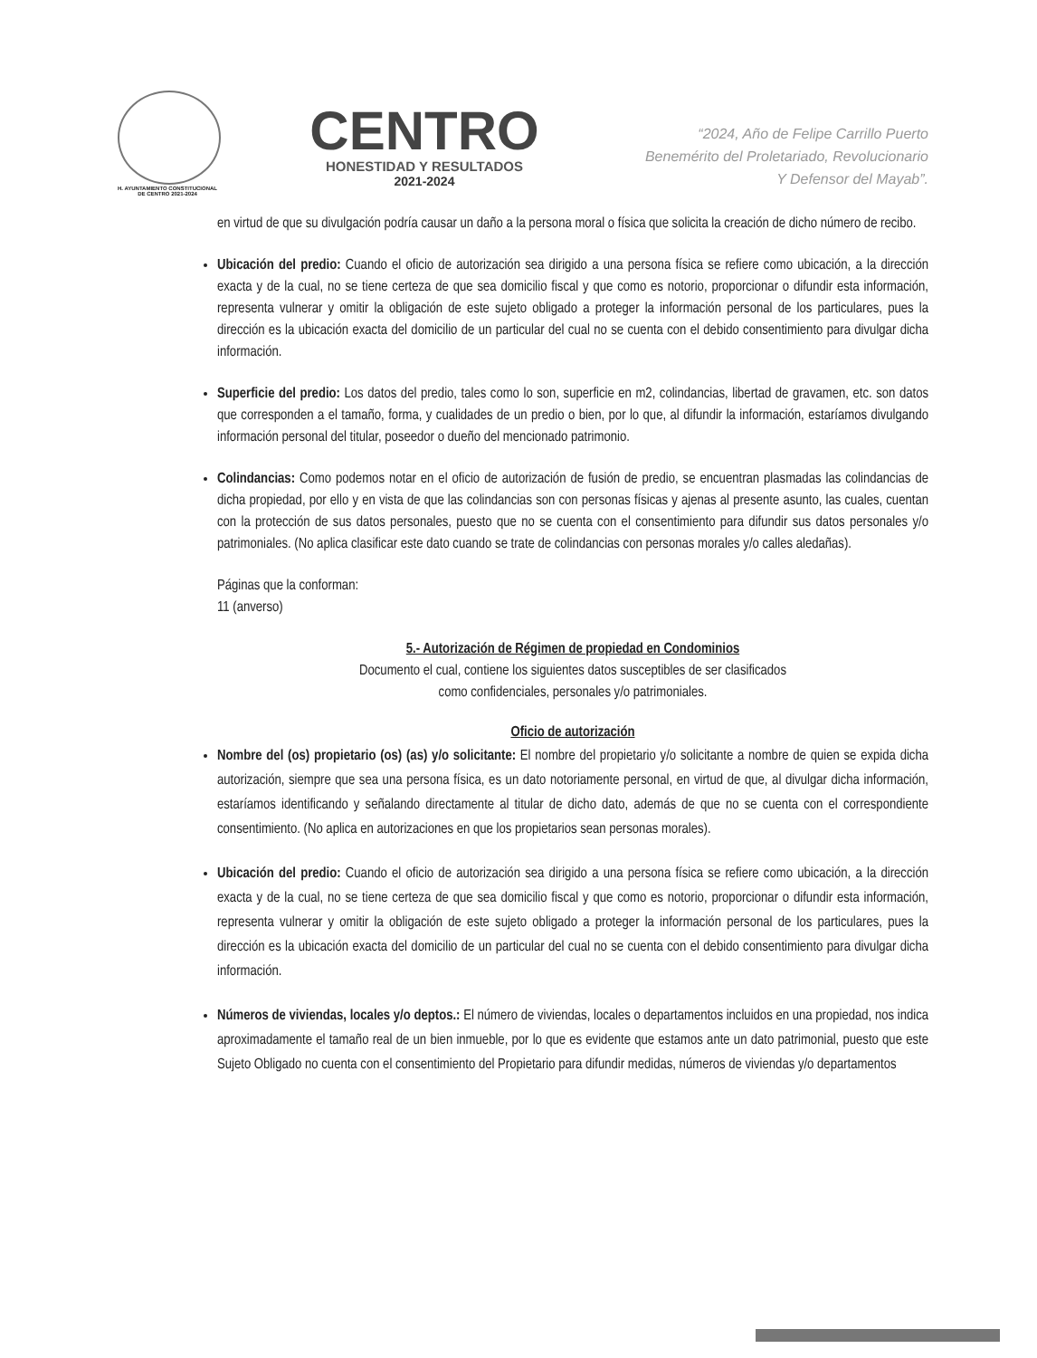H. AYUNTAMIENTO CONSTITUCIONAL
DE CENTRO 2021-2024
CENTRO
HONESTIDAD Y RESULTADOS
2021-2024
“2024, Año de Felipe Carrillo Puerto
Benemérito del Proletariado, Revolucionario
Y Defensor del Mayab”.
en virtud de que su divulgación podría causar un daño a la persona moral o física que solicita la creación de dicho número de recibo.
Ubicación del predio: Cuando el oficio de autorización sea dirigido a una persona física se refiere como ubicación, a la dirección exacta y de la cual, no se tiene certeza de que sea domicilio fiscal y que como es notorio, proporcionar o difundir esta información, representa vulnerar y omitir la obligación de este sujeto obligado a proteger la información personal de los particulares, pues la dirección es la ubicación exacta del domicilio de un particular del cual no se cuenta con el debido consentimiento para divulgar dicha información.
Superficie del predio: Los datos del predio, tales como lo son, superficie en m2, colindancias, libertad de gravamen, etc. son datos que corresponden a el tamaño, forma, y cualidades de un predio o bien, por lo que, al difundir la información, estaríamos divulgando información personal del titular, poseedor o dueño del mencionado patrimonio.
Colindancias: Como podemos notar en el oficio de autorización de fusión de predio, se encuentran plasmadas las colindancias de dicha propiedad, por ello y en vista de que las colindancias son con personas físicas y ajenas al presente asunto, las cuales, cuentan con la protección de sus datos personales, puesto que no se cuenta con el consentimiento para difundir sus datos personales y/o patrimoniales. (No aplica clasificar este dato cuando se trate de colindancias con personas morales y/o calles aledañas).
Páginas que la conforman:
11 (anverso)
5.- Autorización de Régimen de propiedad en Condominios
Documento el cual, contiene los siguientes datos susceptibles de ser clasificados
como confidenciales, personales y/o patrimoniales.
Oficio de autorización
Nombre del (os) propietario (os) (as) y/o solicitante: El nombre del propietario y/o solicitante a nombre de quien se expida dicha autorización, siempre que sea una persona física, es un dato notoriamente personal, en virtud de que, al divulgar dicha información, estaríamos identificando y señalando directamente al titular de dicho dato, además de que no se cuenta con el correspondiente consentimiento. (No aplica en autorizaciones en que los propietarios sean personas morales).
Ubicación del predio: Cuando el oficio de autorización sea dirigido a una persona física se refiere como ubicación, a la dirección exacta y de la cual, no se tiene certeza de que sea domicilio fiscal y que como es notorio, proporcionar o difundir esta información, representa vulnerar y omitir la obligación de este sujeto obligado a proteger la información personal de los particulares, pues la dirección es la ubicación exacta del domicilio de un particular del cual no se cuenta con el debido consentimiento para divulgar dicha información.
Números de viviendas, locales y/o deptos.: El número de viviendas, locales o departamentos incluidos en una propiedad, nos indica aproximadamente el tamaño real de un bien inmueble, por lo que es evidente que estamos ante un dato patrimonial, puesto que este Sujeto Obligado no cuenta con el consentimiento del Propietario para difundir medidas, números de viviendas y/o departamentos